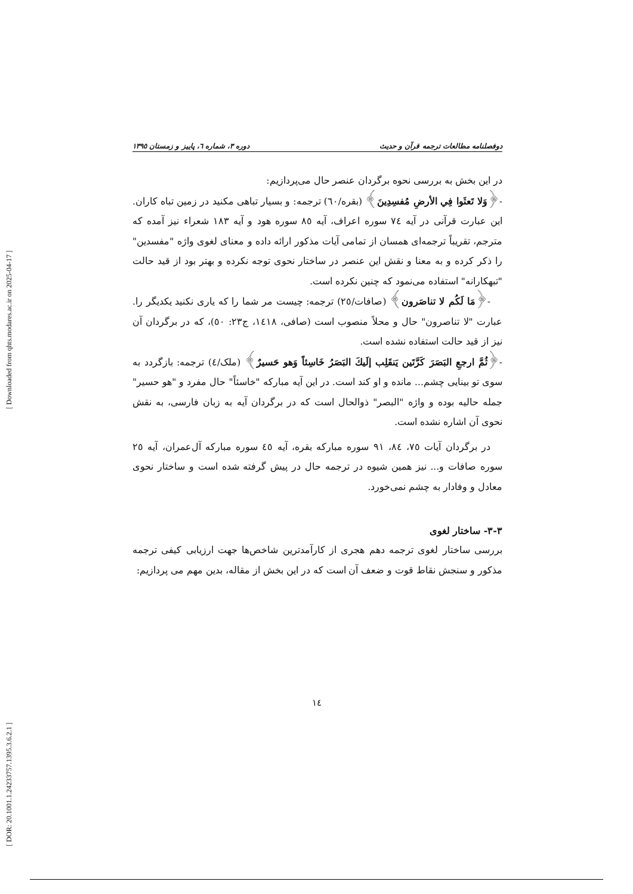[ Downloaded from qhts.modares.ac.ir on 2025-04-17 ]
[ DOR: 20.1001.1.24233757.1395.3.6.2.1 ]
دوفصلنامه مطالعات ترجمه قرآن و حدیث دوره ۳، شماره ٦، پاییز و زمستان ۱۳۹٥
در این بخش به بررسی نحوه برگردان عنصر حال می‌پردازیم:
-﴿وَلا تَعثَوا فِي الأرضِ مُفسِدِينَ﴾ (بقره/٦٠) ترجمه: و بسیار تباهی مکنید در زمین تباه کاران. این عبارت قرآنی در آیه ٧٤ سوره اعراف، آیه ٨٥ سوره هود و آیه ١٨٣ شعراء نیز آمده که مترجم، تقریباً ترجمه‌ای همسان از تمامی آیات مذکور ارائه داده و معنای لغوی واژه "مفسدین" را ذکر کرده و به معنا و نقش این عنصر در ساختار نحوی توجه نکرده و بهتر بود از قید حالت "تبهکارانه" استفاده می‌نمود که چنین نکرده است.
-﴿مَا لَكُم لا تناصَرون﴾ (صافات/٢٥) ترجمه: چیست مر شما را که یاری نکنید یکدیگر را. عبارت "لا تناصرون" حال و محلاً منصوب است (صافی، ١٤١٨، ج٢٣: ٥٠)، که در برگردان آن نیز از قید حالت استفاده نشده است.
-﴿ثُمَّ ارجعِ البَصَرَ كَرَّتَين يَنقَلِب إلَيكَ البَصَرُ خَاسِئاً وَهو حَسيرٌ﴾ (ملک/٤) ترجمه: بازگردد به سوی تو بینایی چشم... مانده و او کند است. در این آیه مبارکه "خاسئاً" حال مفرد و "هو حسیر" جمله حالیه بوده و واژه "البصر" ذوالحال است که در برگردان آیه به زبان فارسی، به نقش نحوی آن اشاره نشده است.
در برگردان آیات ٧٥، ٨٤، ٩١ سوره مبارکه بقره، آیه ٤٥ سوره مبارکه آل‌عمران، آیه ٢٥ سوره صافات و... نیز همین شیوه در ترجمه حال در پیش گرفته شده است و ساختار نحوی معادل و وفادار به چشم نمی‌خورد.
٣-٣- ساختار لغوی
بررسی ساختار لغوی ترجمه دهم هجری از کارآمدترین شاخص‌ها جهت ارزیابی کیفی ترجمه مذکور و سنجش نقاط قوت و ضعف آن است که در این بخش از مقاله، بدین مهم می پردازیم:
١٤